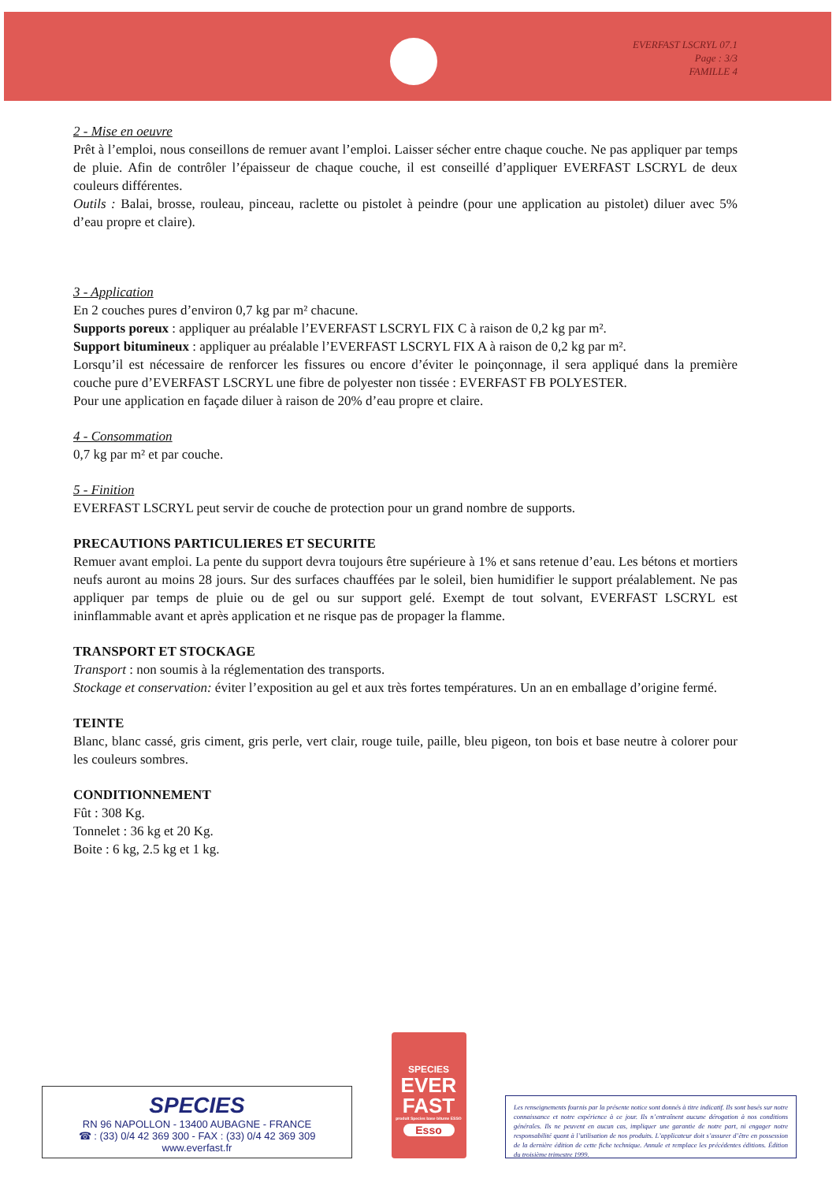EVERFAST LSCRYL 07.1
Page : 3/3
FAMILLE 4
2 - Mise en oeuvre
Prêt à l’emploi, nous conseillons de remuer avant l’emploi. Laisser sécher entre chaque couche. Ne pas appliquer par temps de pluie. Afin de contrôler l’épaisseur de chaque couche, il est conseillé d’appliquer EVERFAST LSCRYL de deux couleurs différentes.
Outils : Balai, brosse, rouleau, pinceau, raclette ou pistolet à peindre (pour une application au pistolet) diluer avec 5% d’eau propre et claire).
3 - Application
En 2 couches pures d’environ 0,7 kg par m² chacune.
Supports poreux : appliquer au préalable l’EVERFAST LSCRYL FIX C à raison de 0,2 kg par m².
Support bitumineux : appliquer au préalable l’EVERFAST LSCRYL FIX A à raison de 0,2 kg par m².
Lorsqu’il est nécessaire de renforcer les fissures ou encore d’éviter le poinçonnage, il sera appliqué dans la première couche pure d’EVERFAST LSCRYL une fibre de polyester non tissée : EVERFAST FB POLYESTER.
Pour une application en façade diluer à raison de 20% d’eau propre et claire.
4 - Consommation
0,7 kg par m² et par couche.
5 - Finition
EVERFAST LSCRYL peut servir de couche de protection pour un grand nombre de supports.
PRECAUTIONS PARTICULIERES ET SECURITE
Remuer avant emploi. La pente du support devra toujours être supérieure à 1% et sans retenue d’eau. Les bétons et mortiers neufs auront au moins 28 jours. Sur des surfaces chauffées par le soleil, bien humidifier le support préalablement. Ne pas appliquer par temps de pluie ou de gel ou sur support gelé. Exempt de tout solvant, EVERFAST LSCRYL est ininflammable avant et après application et ne risque pas de propager la flamme.
TRANSPORT ET STOCKAGE
Transport : non soumis à la réglementation des transports.
Stockage et conservation: éviter l’exposition au gel et aux très fortes températures. Un an en emballage d’origine fermé.
TEINTE
Blanc, blanc cassé, gris ciment, gris perle, vert clair, rouge tuile, paille, bleu pigeon, ton bois et base neutre à colorer pour les couleurs sombres.
CONDITIONNEMENT
Fût : 308 Kg.
Tonnelet : 36 kg et 20 Kg.
Boite : 6 kg, 2.5 kg et 1 kg.
SPECIES
RN 96 NAPOLLON - 13400 AUBAGNE - FRANCE
☎ : (33) 0/4 42 369 300 - FAX : (33) 0/4 42 369 309
www.everfast.fr
SPECIES
EVER
FAST
produit Species base bitume ESSO
Esso
Les renseignements fournis par la présente notice sont donnés à titre indicatif. Ils sont basés sur notre connaissance et notre expérience à ce jour. Ils n’entraînent aucune dérogation à nos conditions générales. Ils ne peuvent en aucun cas, impliquer une garantie de notre part, ni engager notre responsabilité quant à l’utilisation de nos produits. L’applicateur doit s’assurer d’être en possession de la dernière édition de cette fiche technique. Annule et remplace les précédentes éditions. Édition du troisième trimestre 1999.